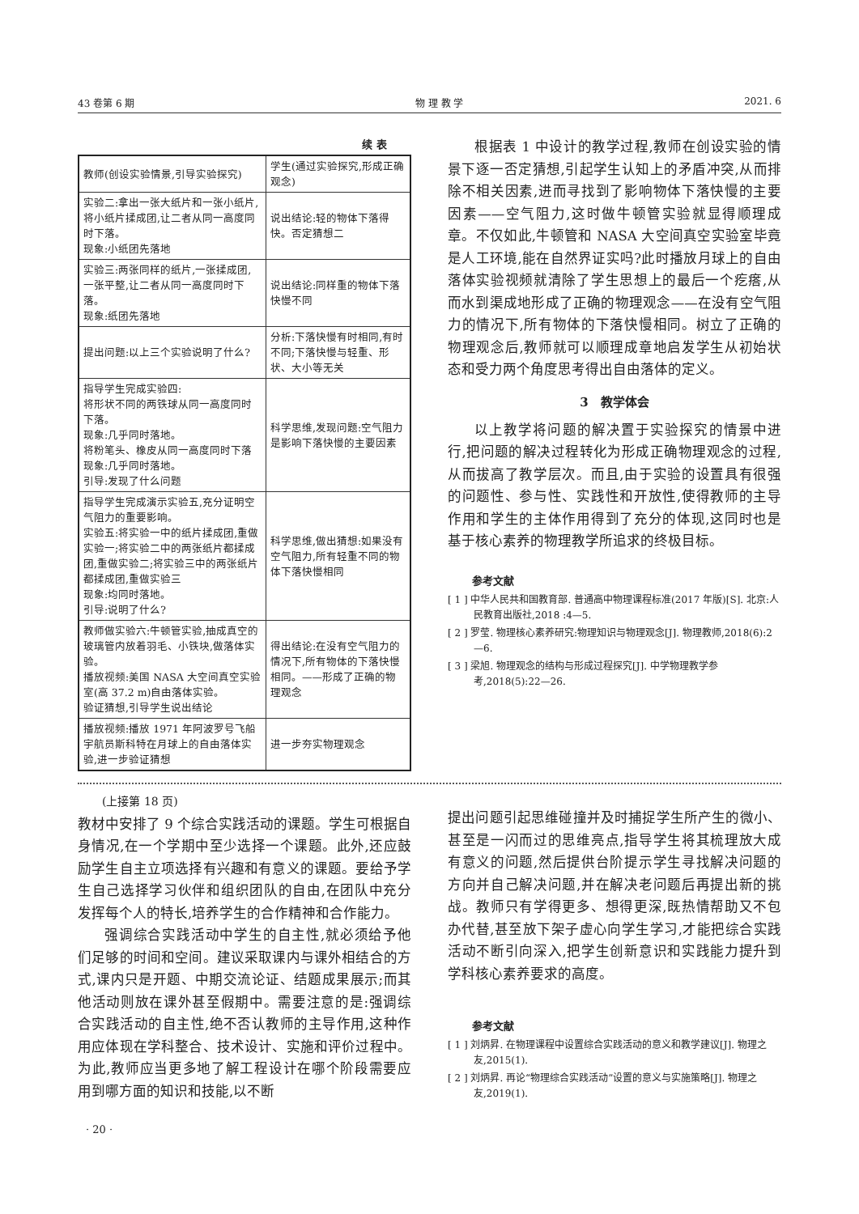43 卷第 6 期 物 理 教 学 2021. 6
续 表
| 教师(创设实验情景,引导实验探究) | 学生(通过实验探究,形成正确观念) |
| 实验二:拿出一张大纸片和一张小纸片,将小纸片揉成团,让二者从同一高度同时下落。 现象:小纸团先落地 | 说出结论:轻的物体下落得快。否定猜想二 |
| 实验三:两张同样的纸片,一张揉成团,一张平整,让二者从同一高度同时下落。 现象:纸团先落地 | 说出结论:同样重的物体下落快慢不同 |
| 提出问题:以上三个实验说明了什么? | 分析:下落快慢有时相同,有时不同;下落快慢与轻重、形状、大小等无关 |
| 指导学生完成实验四: 将形状不同的两铁球从同一高度同时下落。 现象:几乎同时落地。 将粉笔头、橡皮从同一高度同时下落 现象:几乎同时落地。 引导:发现了什么问题 | 科学思维,发现问题:空气阻力是影响下落快慢的主要因素 |
| 指导学生完成演示实验五,充分证明空气阻力的重要影响。 实验五:将实验一中的纸片揉成团,重做实验一;将实验二中的两张纸片都揉成团,重做实验二;将实验三中的两张纸片都揉成团,重做实验三 现象:均同时落地。 引导:说明了什么? | 科学思维,做出猜想:如果没有空气阻力,所有轻重不同的物体下落快慢相同 |
| 教师做实验六:牛顿管实验,抽成真空的玻璃管内放着羽毛、小铁块,做落体实验。 播放视频:美国 NASA 大空间真空实验室(高 37.2 m)自由落体实验。 验证猜想,引导学生说出结论 | 得出结论:在没有空气阻力的情况下,所有物体的下落快慢相同。——形成了正确的物理观念 |
| 播放视频:播放 1971 年阿波罗号飞船宇航员斯科特在月球上的自由落体实验,进一步验证猜想 | 进一步夯实物理观念 |
根据表 1 中设计的教学过程,教师在创设实验的情景下逐一否定猜想,引起学生认知上的矛盾冲突,从而排除不相关因素,进而寻找到了影响物体下落快慢的主要因素——空气阻力,这时做牛顿管实验就显得顺理成章。不仅如此,牛顿管和 NASA 大空间真空实验室毕竟是人工环境,能在自然界证实吗?此时播放月球上的自由落体实验视频就清除了学生思想上的最后一个疙瘩,从而水到渠成地形成了正确的物理观念——在没有空气阻力的情况下,所有物体的下落快慢相同。树立了正确的物理观念后,教师就可以顺理成章地启发学生从初始状态和受力两个角度思考得出自由落体的定义。
3　教学体会
以上教学将问题的解决置于实验探究的情景中进行,把问题的解决过程转化为形成正确物理观念的过程,从而拔高了教学层次。而且,由于实验的设置具有很强的问题性、参与性、实践性和开放性,使得教师的主导作用和学生的主体作用得到了充分的体现,这同时也是基于核心素养的物理教学所追求的终极目标。
参考文献
[ 1 ] 中华人民共和国教育部. 普通高中物理课程标准(2017 年版)[S]. 北京:人民教育出版社,2018 :4—5.
[ 2 ] 罗莹. 物理核心素养研究:物理知识与物理观念[J]. 物理教师,2018(6):2—6.
[ 3 ] 梁旭. 物理观念的结构与形成过程探究[J]. 中学物理教学参考,2018(5):22—26.
(上接第 18 页)
教材中安排了 9 个综合实践活动的课题。学生可根据自身情况,在一个学期中至少选择一个课题。此外,还应鼓励学生自主立项选择有兴趣和有意义的课题。要给予学生自己选择学习伙伴和组织团队的自由,在团队中充分发挥每个人的特长,培养学生的合作精神和合作能力。
强调综合实践活动中学生的自主性,就必须给予他们足够的时间和空间。建议采取课内与课外相结合的方式,课内只是开题、中期交流论证、结题成果展示;而其他活动则放在课外甚至假期中。需要注意的是:强调综合实践活动的自主性,绝不否认教师的主导作用,这种作用应体现在学科整合、技术设计、实施和评价过程中。为此,教师应当更多地了解工程设计在哪个阶段需要应用到哪方面的知识和技能,以不断
· 20 ·
提出问题引起思维碰撞并及时捕捉学生所产生的微小、甚至是一闪而过的思维亮点,指导学生将其梳理放大成有意义的问题,然后提供台阶提示学生寻找解决问题的方向并自己解决问题,并在解决老问题后再提出新的挑战。教师只有学得更多、想得更深,既热情帮助又不包办代替,甚至放下架子虚心向学生学习,才能把综合实践活动不断引向深入,把学生创新意识和实践能力提升到学科核心素养要求的高度。
参考文献
[ 1 ] 刘炳昇. 在物理课程中设置综合实践活动的意义和教学建议[J]. 物理之友,2015(1).
[ 2 ] 刘炳昇. 再论“物理综合实践活动”设置的意义与实施策略[J]. 物理之友,2019(1).